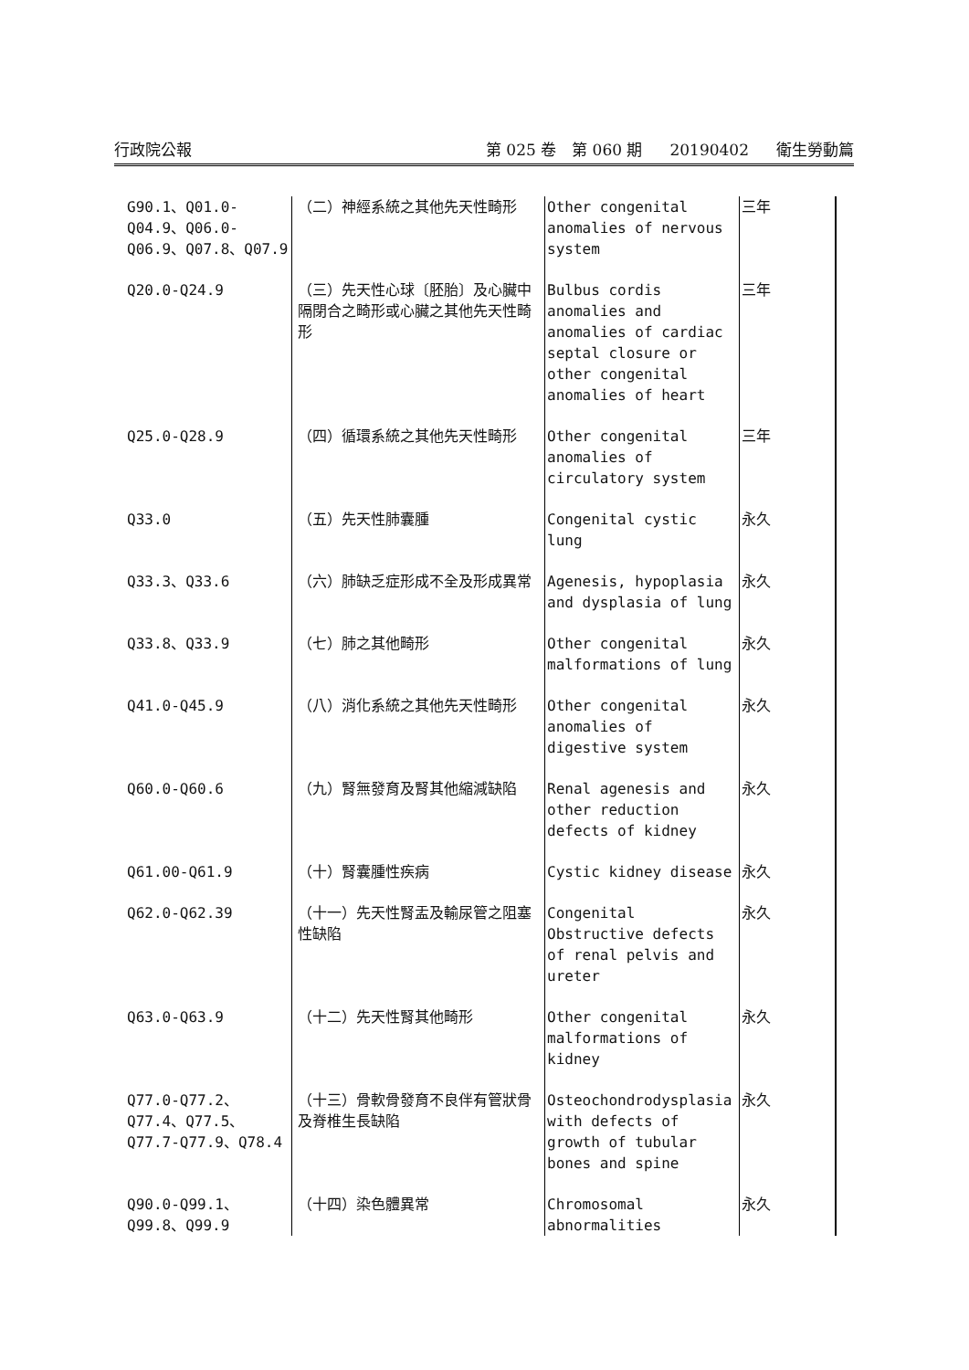行政院公報 第 025 卷　第 060 期 20190402 衛生勞動篇
| G90.1、Q01.0-Q04.9、Q06.0-Q06.9、Q07.8、Q07.9 | （二）神經系統之其他先天性畸形 | Other congenital anomalies of nervous system | 三年 |
| Q20.0-Q24.9 | （三）先天性心球〔胚胎〕及心臟中隔閉合之畸形或心臟之其他先天性畸形 | Bulbus cordis anomalies and anomalies of cardiac septal closure or other congenital anomalies of heart | 三年 |
| Q25.0-Q28.9 | （四）循環系統之其他先天性畸形 | Other congenital anomalies of circulatory system | 三年 |
| Q33.0 | （五）先天性肺囊腫 | Congenital cystic lung | 永久 |
| Q33.3、Q33.6 | （六）肺缺乏症形成不全及形成異常 | Agenesis, hypoplasia and dysplasia of lung | 永久 |
| Q33.8、Q33.9 | （七）肺之其他畸形 | Other congenital malformations of lung | 永久 |
| Q41.0-Q45.9 | （八）消化系統之其他先天性畸形 | Other congenital anomalies of digestive system | 永久 |
| Q60.0-Q60.6 | （九）腎無發育及腎其他縮減缺陷 | Renal agenesis and other reduction defects of kidney | 永久 |
| Q61.00-Q61.9 | （十）腎囊腫性疾病 | Cystic kidney disease | 永久 |
| Q62.0-Q62.39 | （十一）先天性腎盂及輸尿管之阻塞性缺陷 | Congenital Obstructive defects of renal pelvis and ureter | 永久 |
| Q63.0-Q63.9 | （十二）先天性腎其他畸形 | Other congenital malformations of kidney | 永久 |
| Q77.0-Q77.2、Q77.4、Q77.5、Q77.7-Q77.9、Q78.4 | （十三）骨軟骨發育不良伴有管狀骨及脊椎生長缺陷 | Osteochondrodysplasia with defects of growth of tubular bones and spine | 永久 |
| Q90.0-Q99.1、Q99.8、Q99.9 | （十四）染色體異常 | Chromosomal abnormalities | 永久 |